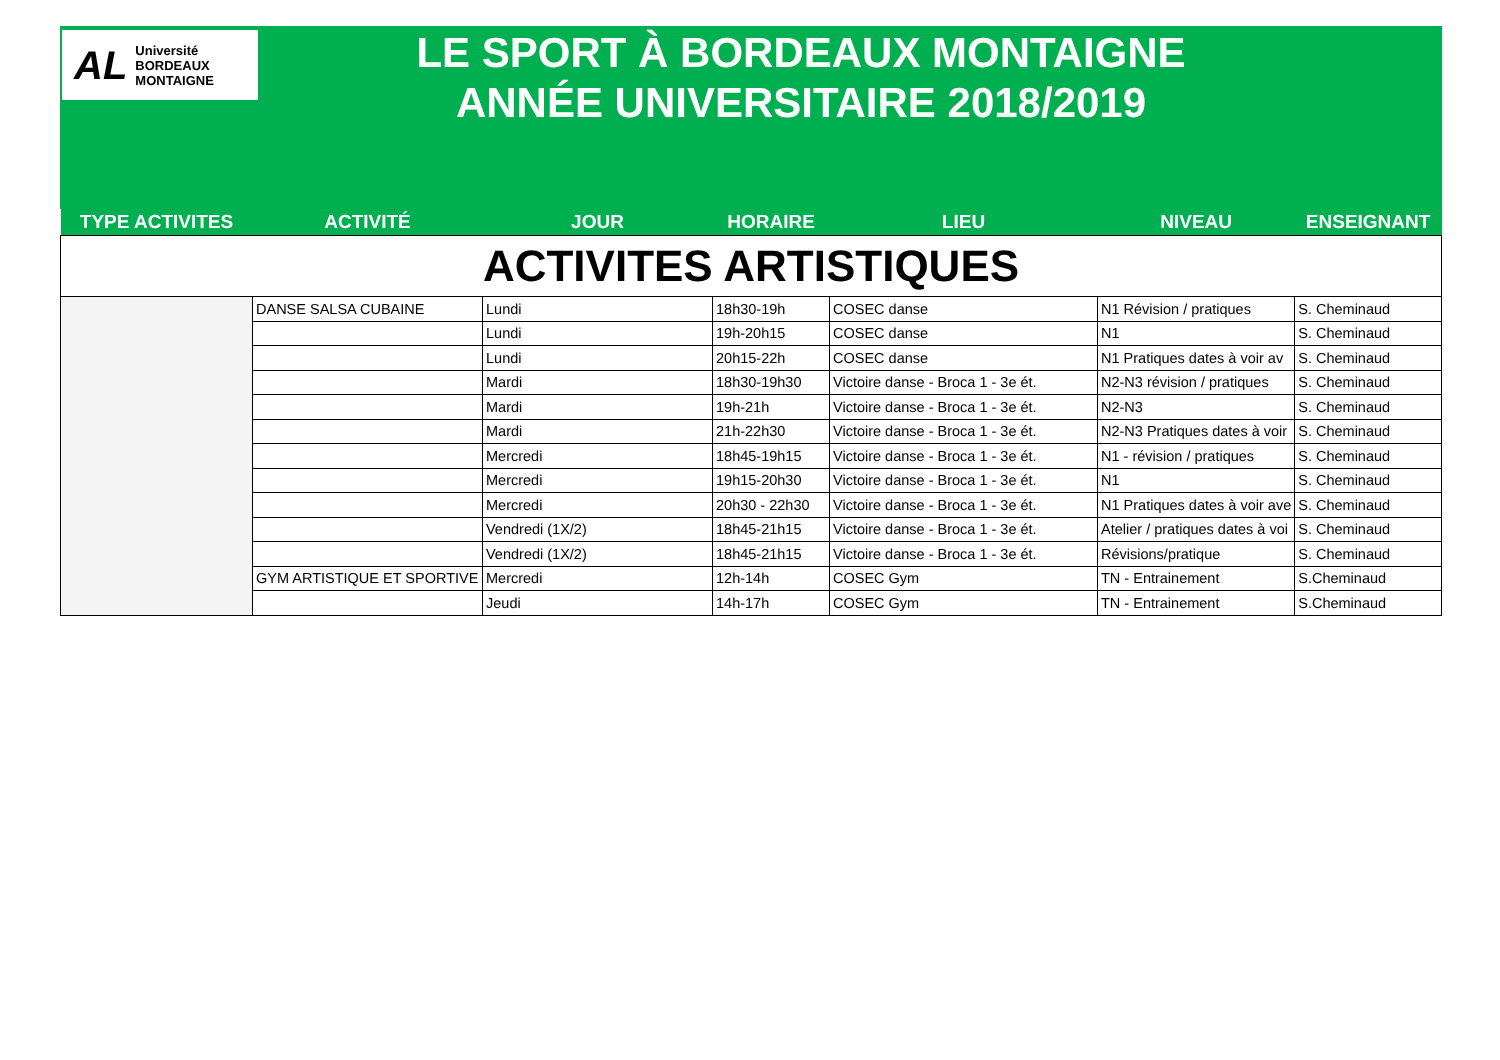AL Université
BORDEAUX
MONTAIGNE
LE SPORT À BORDEAUX MONTAIGNE
ANNÉE UNIVERSITAIRE 2018/2019
| TYPE ACTIVITES | ACTIVITÉ | JOUR | HORAIRE | LIEU | NIVEAU | ENSEIGNANT |
| --- | --- | --- | --- | --- | --- | --- |
| ACTIVITES ARTISTIQUES | | | | | | |
| | DANSE SALSA CUBAINE | Lundi | 18h30-19h | COSEC danse | N1 Révision / pratiques | S. Cheminaud |
| | | Lundi | 19h-20h15 | COSEC danse | N1 | S. Cheminaud |
| | | Lundi | 20h15-22h | COSEC danse | N1 Pratiques dates à voir av | S. Cheminaud |
| | | Mardi | 18h30-19h30 | Victoire danse - Broca 1 - 3e ét. | N2-N3 révision / pratiques | S. Cheminaud |
| | | Mardi | 19h-21h | Victoire danse - Broca 1 - 3e ét. | N2-N3 | S. Cheminaud |
| | | Mardi | 21h-22h30 | Victoire danse - Broca 1 - 3e ét. | N2-N3 Pratiques dates à voir | S. Cheminaud |
| | | Mercredi | 18h45-19h15 | Victoire danse - Broca 1 - 3e ét. | N1 - révision / pratiques | S. Cheminaud |
| | | Mercredi | 19h15-20h30 | Victoire danse - Broca 1 - 3e ét. | N1 | S. Cheminaud |
| | | Mercredi | 20h30 - 22h30 | Victoire danse - Broca 1 - 3e ét. | N1 Pratiques dates à voir ave | S. Cheminaud |
| | | Vendredi (1X/2) | 18h45-21h15 | Victoire danse - Broca 1 - 3e ét. | Atelier / pratiques dates à voi | S. Cheminaud |
| | | Vendredi (1X/2) | 18h45-21h15 | Victoire danse - Broca 1 - 3e ét. | Révisions/pratique | S. Cheminaud |
| | GYM ARTISTIQUE ET SPORTIVE | Mercredi | 12h-14h | COSEC Gym | TN - Entrainement | S.Cheminaud |
| | | Jeudi | 14h-17h | COSEC Gym | TN - Entrainement | S.Cheminaud |